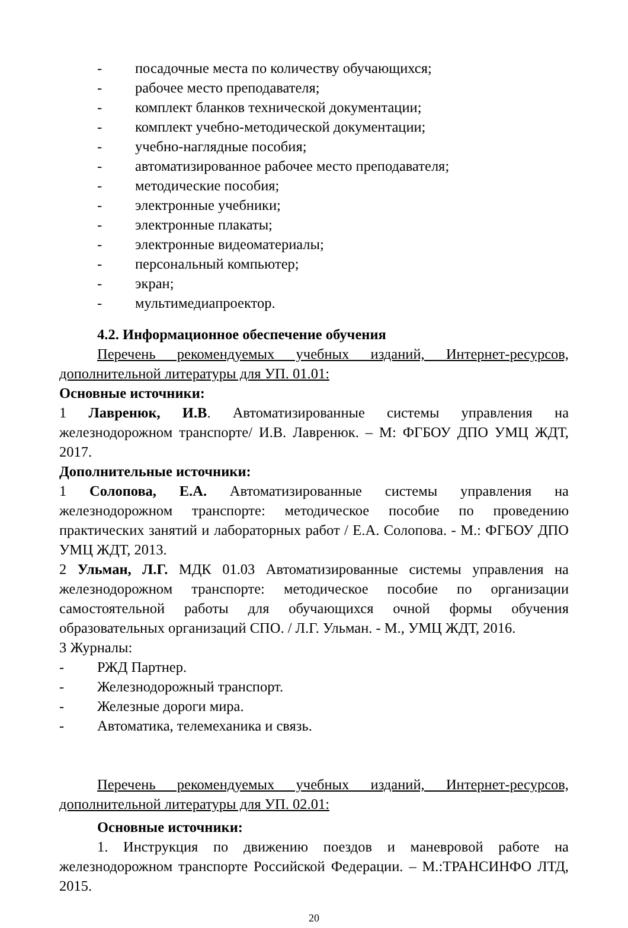- посадочные места по количеству обучающихся;
- рабочее место преподавателя;
- комплект бланков технической документации;
- комплект учебно-методической документации;
- учебно-наглядные пособия;
- автоматизированное рабочее место преподавателя;
- методические пособия;
- электронные учебники;
- электронные плакаты;
- электронные видеоматериалы;
- персональный компьютер;
- экран;
- мультимедиапроектор.
4.2. Информационное обеспечение обучения
Перечень рекомендуемых учебных изданий, Интернет-ресурсов, дополнительной литературы для УП. 01.01:
Основные источники:
1 Лавренюк, И.В. Автоматизированные системы управления на железнодорожном транспорте/ И.В. Лавренюк. – М: ФГБОУ ДПО УМЦ ЖДТ, 2017.
Дополнительные источники:
1 Солопова, Е.А. Автоматизированные системы управления на железнодорожном транспорте: методическое пособие по проведению практических занятий и лабораторных работ / Е.А. Солопова. - М.: ФГБОУ ДПО УМЦ ЖДТ, 2013.
2 Ульман, Л.Г. МДК 01.03 Автоматизированные системы управления на железнодорожном транспорте: методическое пособие по организации самостоятельной работы для обучающихся очной формы обучения образовательных организаций СПО. / Л.Г. Ульман. - М., УМЦ ЖДТ, 2016.
3 Журналы:
- РЖД Партнер.
- Железнодорожный транспорт.
- Железные дороги мира.
- Автоматика, телемеханика и связь.
Перечень рекомендуемых учебных изданий, Интернет-ресурсов, дополнительной литературы для УП. 02.01:
Основные источники:
1. Инструкция по движению поездов и маневровой работе на железнодорожном транспорте Российской Федерации. – М.:ТРАНСИНФО ЛТД, 2015.
20